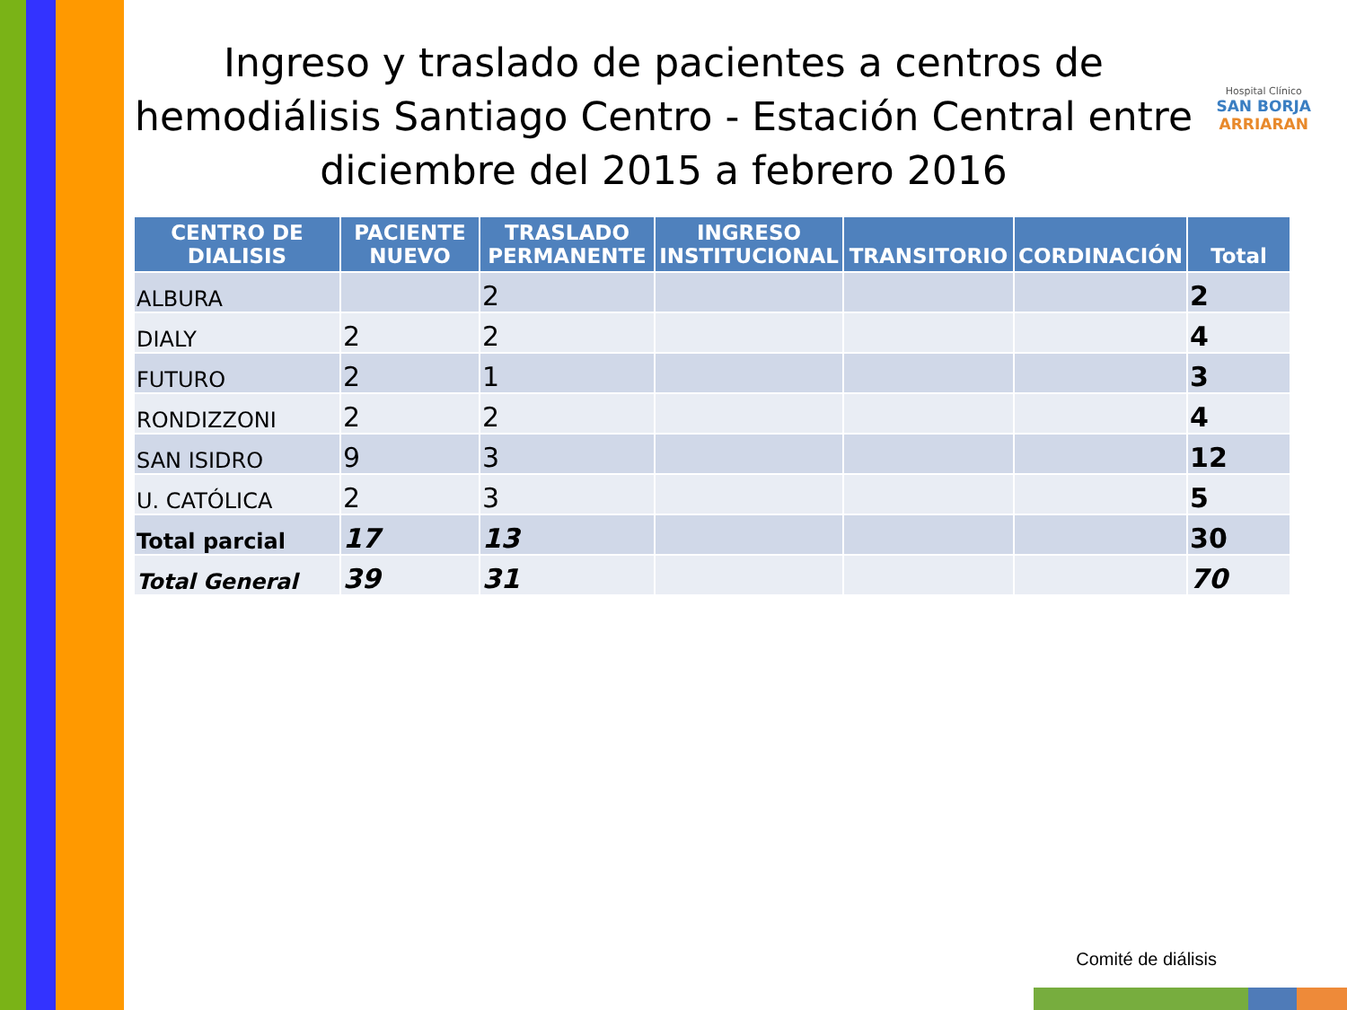Hospital Clínico
SAN BORJA
ARRIARAN
Ingreso y traslado de pacientes a centros de hemodiálisis Santiago Centro - Estación Central entre diciembre del 2015 a febrero 2016
| CENTRO DE DIALISIS | PACIENTE NUEVO | TRASLADO PERMANENTE | INGRESO INSTITUCIONAL | TRANSITORIO | CORDINACIÓN | Total |
| --- | --- | --- | --- | --- | --- | --- |
| ALBURA | | 2 | | | | 2 |
| DIALY | 2 | 2 | | | | 4 |
| FUTURO | 2 | 1 | | | | 3 |
| RONDIZZONI | 2 | 2 | | | | 4 |
| SAN ISIDRO | 9 | 3 | | | | 12 |
| U. CATÓLICA | 2 | 3 | | | | 5 |
| Total parcial | 17 | 13 | | | | 30 |
| Total General | 39 | 31 | | | | 70 |
Comité de diálisis